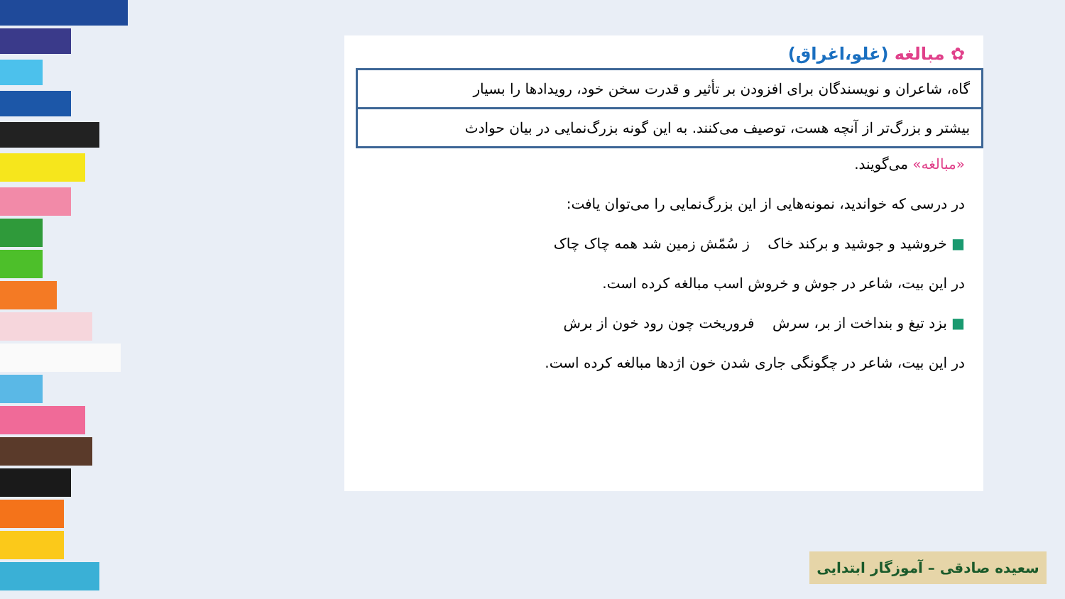✿ مبالغه (غلو،اغراق)
گاه، شاعران و نویسندگان برای افزودن بر تأثیر و قدرت سخن خود، رویدادها را بسیار
بیشتر و بزرگ‌تر از آنچه هست، توصیف می‌کنند. به این گونه بزرگ‌نمایی در بیان حوادث
«مبالغه» می‌گویند.
در درسی که خواندید، نمونه‌هایی از این بزرگ‌نمایی را می‌توان یافت:
■ خروشید و جوشید و برکند خاک ز سُمّش زمین شد همه چاک چاک
در این بیت، شاعر در جوش و خروش اسب مبالغه کرده است.
■ بزد تیغ و بنداخت از بر، سرش فروریخت چون رود خون از برش
در این بیت، شاعر در چگونگی جاری شدن خون اژدها مبالغه کرده است.
سعیده صادقی – آموزگار ابتدایی